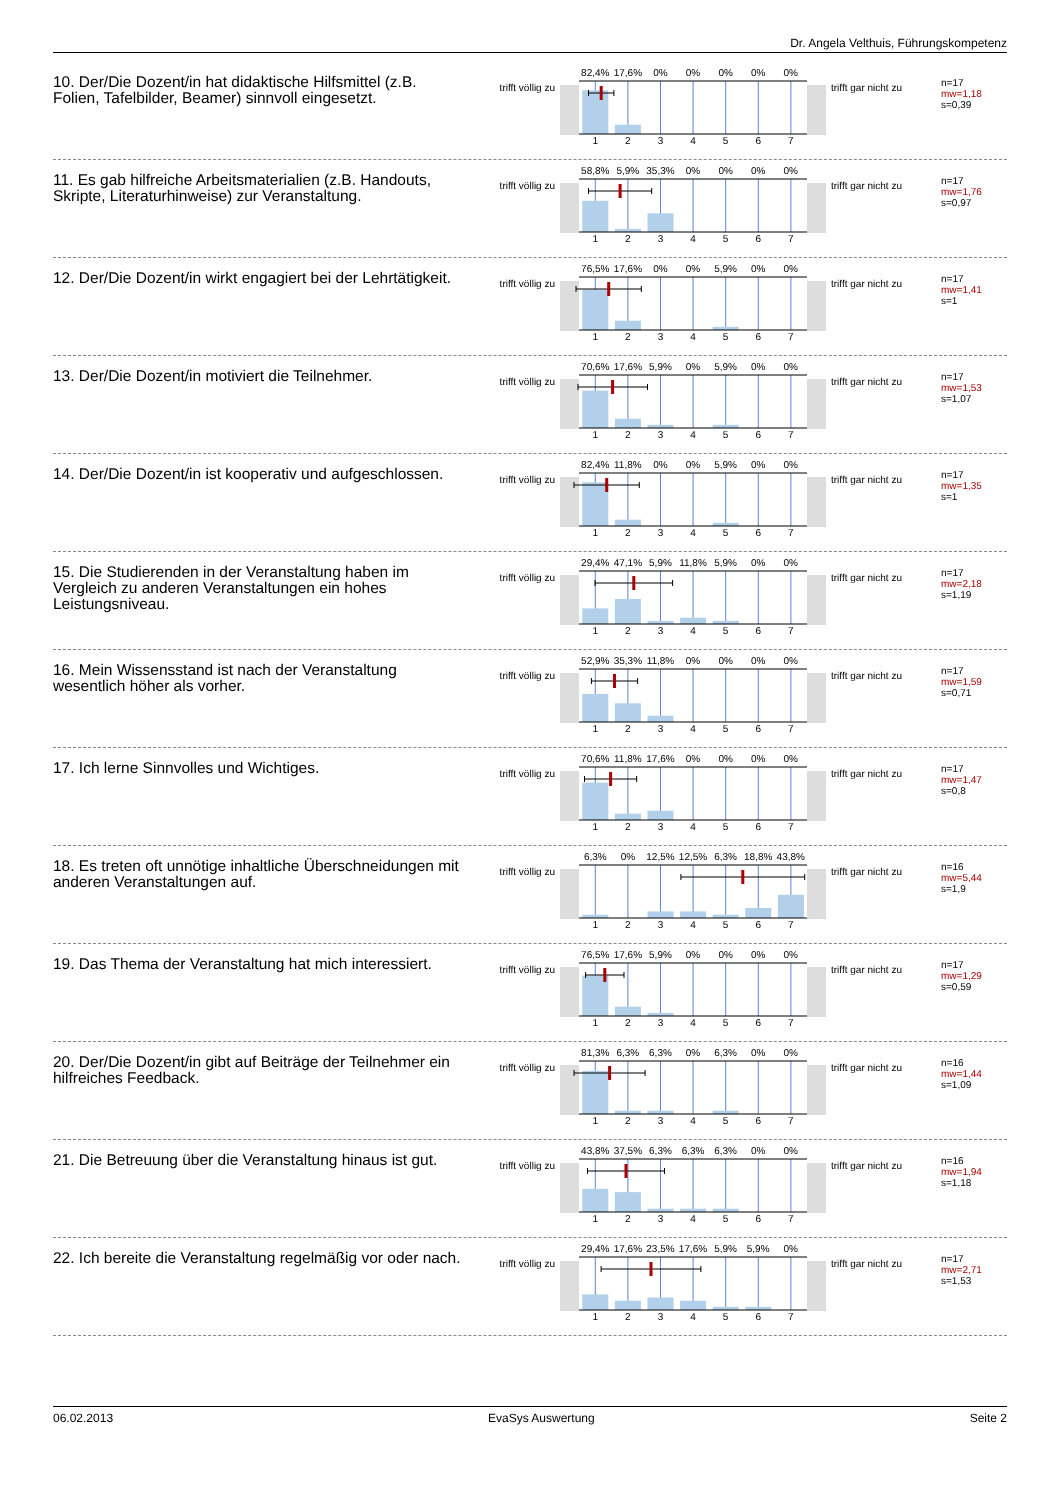Dr. Angela Velthuis, Führungskompetenz
10. Der/Die Dozent/in hat didaktische Hilfsmittel (z.B. Folien, Tafelbilder, Beamer) sinnvoll eingesetzt.
trifft völlig zu
82,4% 17,6% 0% 0% 0% 0% 0%
1 2 3 4 5 6 7
trifft gar nicht zu
n=17
mw=1,18
s=0,39
11. Es gab hilfreiche Arbeitsmaterialien (z.B. Handouts, Skripte, Literaturhinweise) zur Veranstaltung.
trifft völlig zu
58,8% 5,9% 35,3% 0% 0% 0% 0%
1 2 3 4 5 6 7
trifft gar nicht zu
n=17
mw=1,76
s=0,97
12. Der/Die Dozent/in wirkt engagiert bei der Lehrtätigkeit.
trifft völlig zu
76,5% 17,6% 0% 0% 5,9% 0% 0%
1 2 3 4 5 6 7
trifft gar nicht zu
n=17
mw=1,41
s=1
13. Der/Die Dozent/in motiviert die Teilnehmer.
trifft völlig zu
70,6% 17,6% 5,9% 0% 5,9% 0% 0%
1 2 3 4 5 6 7
trifft gar nicht zu
n=17
mw=1,53
s=1,07
14. Der/Die Dozent/in ist kooperativ und aufgeschlossen.
trifft völlig zu
82,4% 11,8% 0% 0% 5,9% 0% 0%
1 2 3 4 5 6 7
trifft gar nicht zu
n=17
mw=1,35
s=1
15. Die Studierenden in der Veranstaltung haben im Vergleich zu anderen Veranstaltungen ein hohes Leistungsniveau.
trifft völlig zu
29,4% 47,1% 5,9% 11,8% 5,9% 0% 0%
1 2 3 4 5 6 7
trifft gar nicht zu
n=17
mw=2,18
s=1,19
16. Mein Wissensstand ist nach der Veranstaltung wesentlich höher als vorher.
trifft völlig zu
52,9% 35,3% 11,8% 0% 0% 0% 0%
1 2 3 4 5 6 7
trifft gar nicht zu
n=17
mw=1,59
s=0,71
17. Ich lerne Sinnvolles und Wichtiges.
trifft völlig zu
70,6% 11,8% 17,6% 0% 0% 0% 0%
1 2 3 4 5 6 7
trifft gar nicht zu
n=17
mw=1,47
s=0,8
18. Es treten oft unnötige inhaltliche Überschneidungen mit anderen Veranstaltungen auf.
trifft völlig zu
6,3% 0% 12,5% 12,5% 6,3% 18,8% 43,8%
1 2 3 4 5 6 7
trifft gar nicht zu
n=16
mw=5,44
s=1,9
19. Das Thema der Veranstaltung hat mich interessiert.
trifft völlig zu
76,5% 17,6% 5,9% 0% 0% 0% 0%
1 2 3 4 5 6 7
trifft gar nicht zu
n=17
mw=1,29
s=0,59
20. Der/Die Dozent/in gibt auf Beiträge der Teilnehmer ein hilfreiches Feedback.
trifft völlig zu
81,3% 6,3% 6,3% 0% 6,3% 0% 0%
1 2 3 4 5 6 7
trifft gar nicht zu
n=16
mw=1,44
s=1,09
21. Die Betreuung über die Veranstaltung hinaus ist gut.
trifft völlig zu
43,8% 37,5% 6,3% 6,3% 6,3% 0% 0%
1 2 3 4 5 6 7
trifft gar nicht zu
n=16
mw=1,94
s=1,18
22. Ich bereite die Veranstaltung regelmäßig vor oder nach.
trifft völlig zu
29,4% 17,6% 23,5% 17,6% 5,9% 5,9% 0%
1 2 3 4 5 6 7
trifft gar nicht zu
n=17
mw=2,71
s=1,53
06.02.2013 EvaSys Auswertung Seite 2